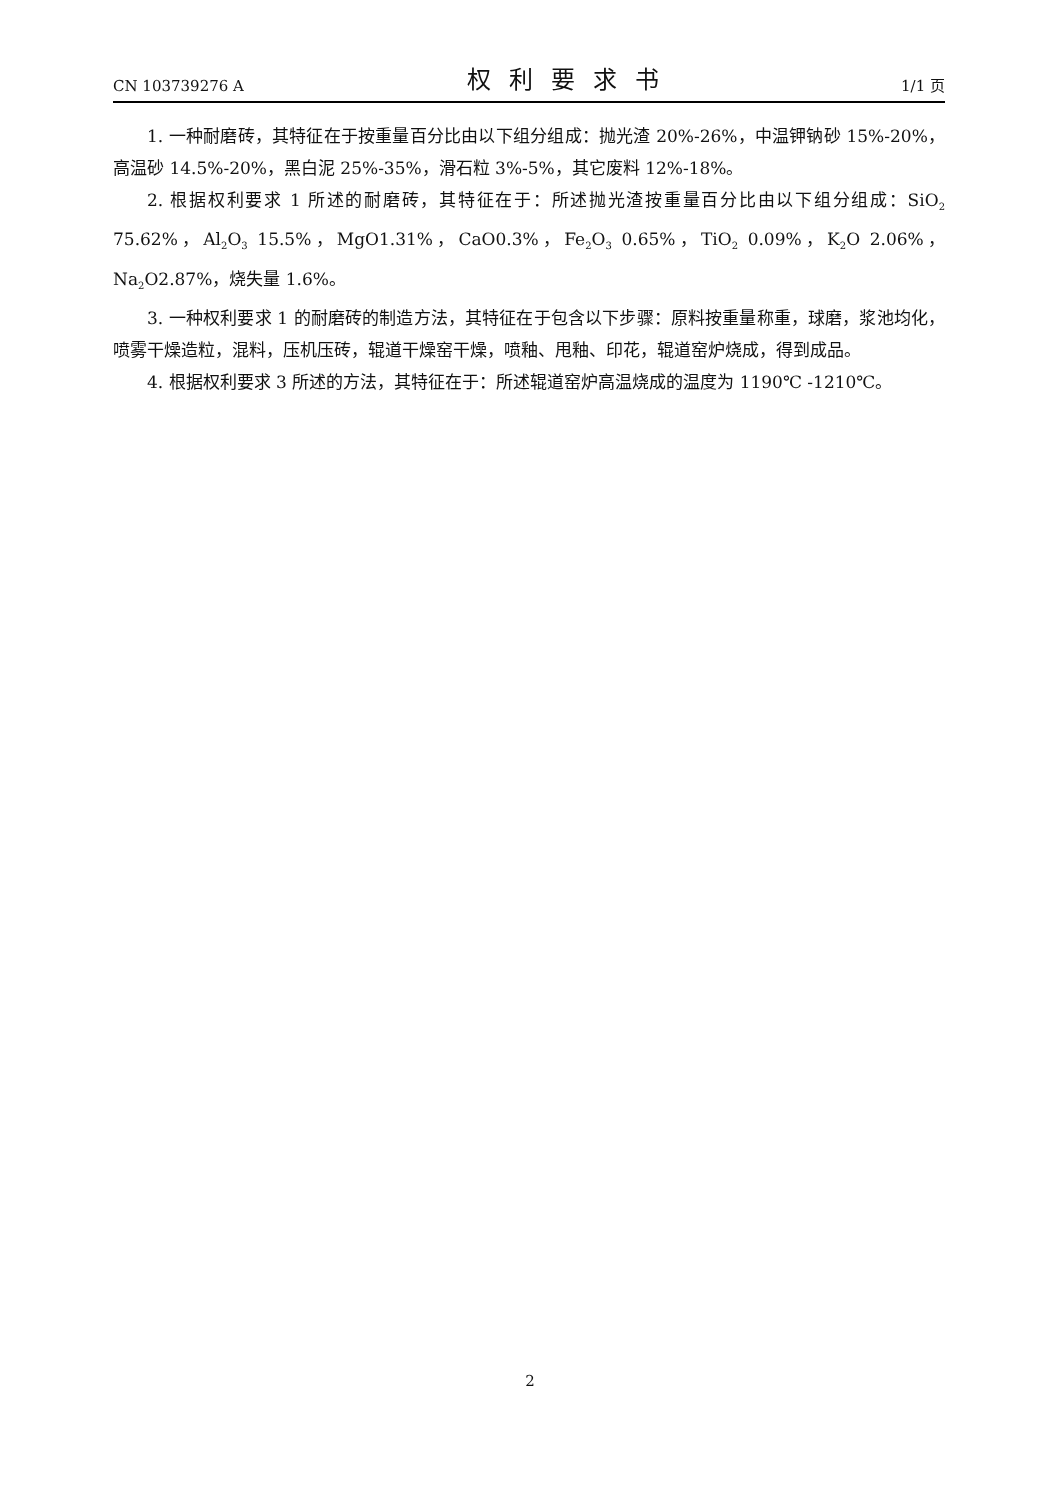CN 103739276 A 权利要求书 1/1 页
1. 一种耐磨砖，其特征在于按重量百分比由以下组分组成：抛光渣 20%-26%，中温钾钠砂 15%-20%，高温砂 14.5%-20%，黑白泥 25%-35%，滑石粒 3%-5%，其它废料 12%-18%。
2. 根据权利要求 1 所述的耐磨砖，其特征在于：所述抛光渣按重量百分比由以下组分组成：SiO<sub>2</sub> 75.62%，Al<sub>2</sub>O<sub>3</sub> 15.5%，MgO1.31%，CaO0.3%，Fe<sub>2</sub>O<sub>3</sub> 0.65%，TiO<sub>2</sub> 0.09%，K<sub>2</sub>O 2.06%，Na<sub>2</sub>O2.87%，烧失量 1.6%。
3. 一种权利要求 1 的耐磨砖的制造方法，其特征在于包含以下步骤：原料按重量称重，球磨，浆池均化，喷雾干燥造粒，混料，压机压砖，辊道干燥窑干燥，喷釉、甩釉、印花，辊道窑炉烧成，得到成品。
4. 根据权利要求 3 所述的方法，其特征在于：所述辊道窑炉高温烧成的温度为 1190℃ -1210℃。
2